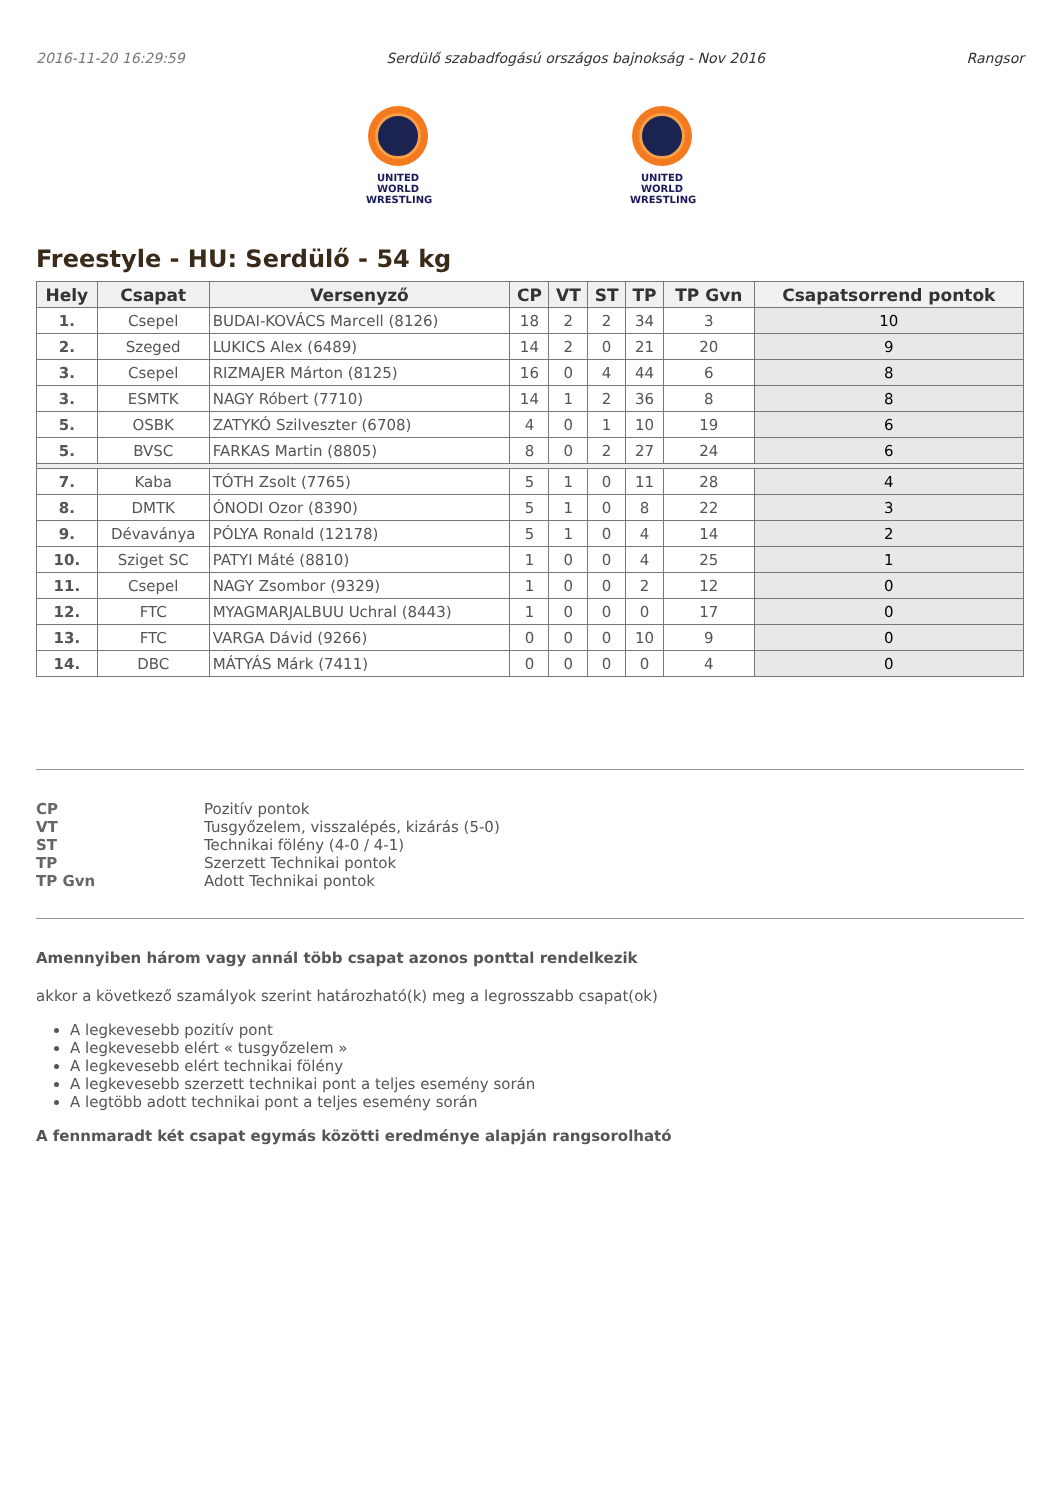2016-11-20 16:29:59 Serdülő szabadfogású országos bajnokság - Nov 2016 Rangsor
UNITED WORLD
WRESTLING
UNITED WORLD
WRESTLING
Freestyle - HU: Serdülő - 54 kg
| Hely | Csapat | Versenyző | CP | VT | ST | TP | TP Gvn | Csapatsorrend pontok |
| --- | --- | --- | --- | --- | --- | --- | --- | --- |
| 1. | Csepel | BUDAI-KOVÁCS Marcell (8126) | 18 | 2 | 2 | 34 | 3 | 10 |
| 2. | Szeged | LUKICS Alex (6489) | 14 | 2 | 0 | 21 | 20 | 9 |
| 3. | Csepel | RIZMAJER Márton (8125) | 16 | 0 | 4 | 44 | 6 | 8 |
| 3. | ESMTK | NAGY Róbert (7710) | 14 | 1 | 2 | 36 | 8 | 8 |
| 5. | OSBK | ZATYKÓ Szilveszter (6708) | 4 | 0 | 1 | 10 | 19 | 6 |
| 5. | BVSC | FARKAS Martin (8805) | 8 | 0 | 2 | 27 | 24 | 6 |
| 7. | Kaba | TÓTH Zsolt (7765) | 5 | 1 | 0 | 11 | 28 | 4 |
| 8. | DMTK | ÓNODI Ozor (8390) | 5 | 1 | 0 | 8 | 22 | 3 |
| 9. | Dévaványa | PÓLYA Ronald (12178) | 5 | 1 | 0 | 4 | 14 | 2 |
| 10. | Sziget SC | PATYI Máté (8810) | 1 | 0 | 0 | 4 | 25 | 1 |
| 11. | Csepel | NAGY Zsombor (9329) | 1 | 0 | 0 | 2 | 12 | 0 |
| 12. | FTC | MYAGMARJALBUU Uchral (8443) | 1 | 0 | 0 | 0 | 17 | 0 |
| 13. | FTC | VARGA Dávid (9266) | 0 | 0 | 0 | 10 | 9 | 0 |
| 14. | DBC | MÁTYÁS Márk (7411) | 0 | 0 | 0 | 0 | 4 | 0 |
CP Pozitív pontok VT Tusgyőzelem, visszalépés, kizárás (5-0) ST Technikai fölény (4-0 / 4-1) TP Szerzett Technikai pontok TP Gvn Adott Technikai pontok
Amennyiben három vagy annál több csapat azonos ponttal rendelkezik
akkor a következő szamályok szerint határozható(k) meg a legrosszabb csapat(ok)
A legkevesebb pozitív pont
A legkevesebb elért « tusgyőzelem »
A legkevesebb elért technikai fölény
A legkevesebb szerzett technikai pont a teljes esemény során
A legtöbb adott technikai pont a teljes esemény során
A fennmaradt két csapat egymás közötti eredménye alapján rangsorolható